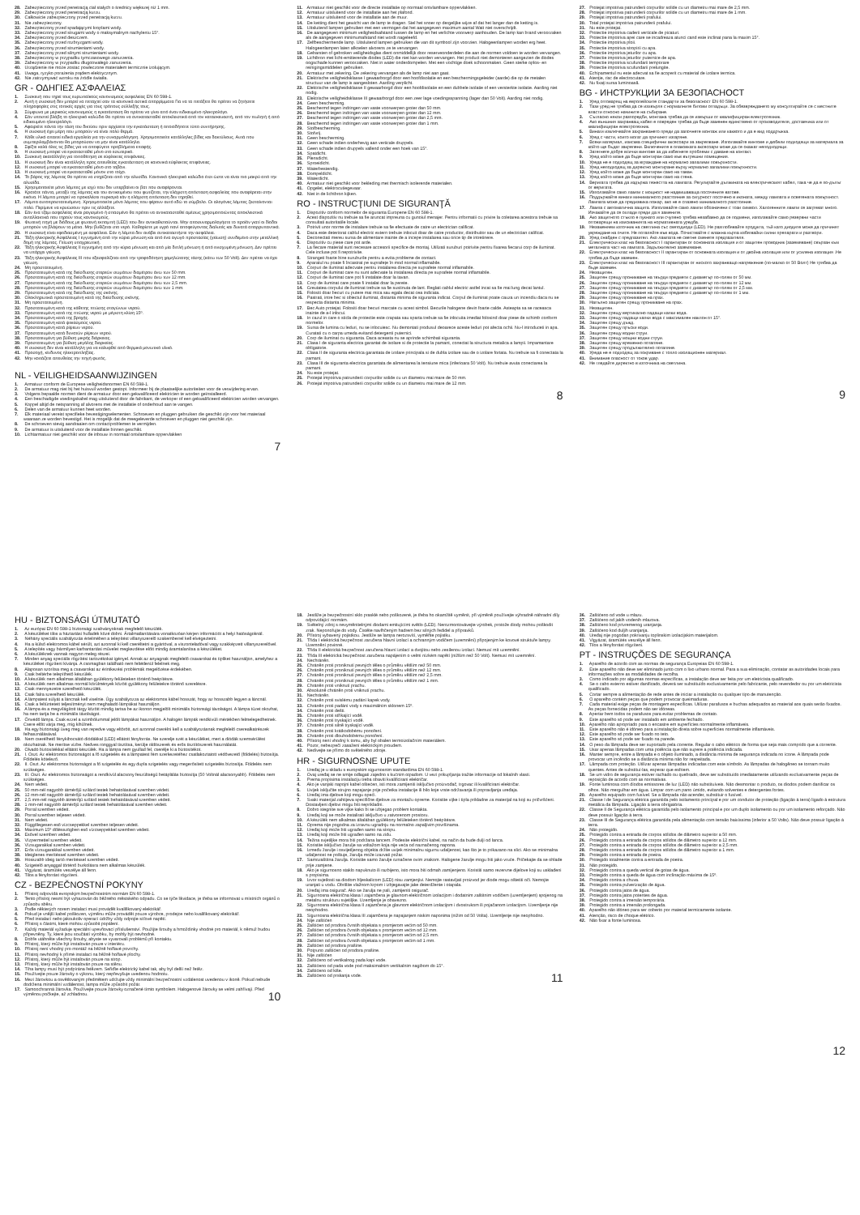28. Zabezpieczony przed penetracją ciał stałych o średnicy większej niż 1 mm.
29. Zabezpieczony przed penetracją kurzu.
30. Całkowicie zabezpieczony przed penetracją kurzu.
31. Nie zabezpieczony.
32. Zabezpieczony przed spadającymi kroplami wody.
33. Zabezpieczony przed strugami wody o maksymalnym nachyleniu 15°.
34. Zabezpieczony przed deszczem.
35. Zabezpieczony przed rozbryzgami wody.
36. Zabezpieczony przed strumieniami wody.
37. Zabezpieczony przed silnymi strumieniami wody.
38. Zabezpieczony w przypadku tymczasowego zanurzenia.
39. Zabezpieczony w przypadku długotrwałego zanurzenia.
40. Urządzenie nie może zostac powleczone materiałem termicznie izolującym.
41. Uwaga, ryzyko porażenia prądem elektrycznym.
42. Nie zatrzymywać wzroku na źródle światła.
GR - ΟΔΗΓΙΕΣ ΑΣΦΑΛΕΙΑΣ
1. Συσκευή που τηρεί τους ευρωπαϊκούς κανονισμούς ασφαλείας EN 60 598-1.
2. Αυτή η συσκευή δεν μπορεί να πεταχτεί σαν τα κανονικά αστικά απορρίμματα Για να τα πετάξετε θα πρέπει να ζητήσετε πληροφορίες στις τοπικές αρχές για τους τρόπους σύλλεξής τους.
3. Σύμφωνα με μερικούς κανονισμούς η εγκατάσταση θα πρέπει να γίνει από έναν ειδικευμένο ηλεκτρολόγο.
4. Εάν υποστεί βλάβη το ηλεκτρικό καλώδιο θα πρέπει να αντικατασταθεί αποκλειστικά από τον κατασκευαστή, από τον πωλητή ή από ειδικευμένο ηλεκτρολόγο.
5. Αφαιρείτε πάντα την τάση του δικτύου πριν αρχίσετε την εγκατάσταση ή οποιοδήποτε τύπο συντήρησης.
6. Η συσκευή έχει μέρη που μπορούν να είναι πολύ θερμά.
7. Κάθε υλικό απαιτεί ειδικά εργαλεία για την συναρμολόγηση. Χρησιμοποιείτε κατάλληλες βίδες και δακτύλιους. Αυτά που συμπεριλαμβάνονται θα μπορούσαν να μην είναι κατάλληλα.
8. Σφίξτε καλά όλες τις βίδες για να αποφύγετε προβλήματα επαφής.
9. Η συσκευή μπορεί να εγκατασταθεί μόνο στο εσωτερικό.
10. Συσκευή ακατάλληλη για τοποθέτηση σε εύφλεκτες επιφάνειες.
11. Η συσκευή δεν είναι κατάλληλη προς απευθείας εγκατάσταση σε κανονικά εύφλεκτες επιφάνειες.
12. Η συσκευή μπορεί να εγκατασταθεί μόνο στο ταβάνι.
13. Η συσκευή μπορεί να εγκατασταθεί μόνον στο τοίχο.
14. Το βάρος της λάμπας θα πρέπει να στηρίζεται από την αλυσίδα. Κανονικό ηλεκτρικό καλώδιο έτσι ώστε να είναι πιο μακρύ από την αλυσίδα.
15. Χρησιμοποιείτε μόνο λάμπες με ισχύ που δεν υπερβαίνει οι βατ που αναφέρονται.
16. Κρατάτε πάντα, μεταξύ της λάμπας και του αντικειμένου που φωτίζεται, την ελάχιστη απόσταση ασφαλείας που αναφέρεται στην εικόνα. Η λάμπα μπορεί να προκαλέσει πυρκαγιά εάν η ελάχιστη απόσταση δεν τηρηθεί.
17. Λάμπα αυτοπροστατευόμενη. Χρησιμοποιείτε μόνο λάμπες που φέρουν αυτό εδώ το σύμβολο. Οι αλογόνες λάμπες ζεσταίνονται πολύ. Περίμενε να κρυώσουν πριν τις αλλάξετε.
18. Εάν ένα τζάμι ασφαλείας είναι ραγισμένο ή σπασμένο θα πρέπει να αντικατασταθεί αμέσως χρησιμοποιώντας αποκλειστικά ανταλλακτικά που τηρούν τους κανονισμούς.
19. Φωτεινή πηγή με διόδους με φωτεινή εκπομπή (LED) που δεν αντικαθιστούνται. Μην αποσυναρμολογήστε το προϊόν γιατί οι δίοδοι μπορούν να βλάψουν τα μάτια. Μην βυθίζεται στο νερό. Καθαρίστε με υγρό πανί αποφεύγοντας διαλυτές και δυνατά απορρυπαντικά.
20. Η συσκευή είναι εφοδιασμένη με ασφάλεια. Εάν η λάμπα δεν ανάβει αντικαταστήστε την ασφάλεια.
21. Τάξη ηλεκτρικής Ασφάλειας I εγγυημένη από την κύρια μόνωση και από ένα αγωγό προστασίας (γείωση) συνδεμένο στην μεταλλική δομή της λάμπας. Γείωση υποχρεωτική.
22. Τάξη ηλεκτρικής Ασφάλειας II εγγυημένη από την κύρια μόνωση και από μία διπλή μόνωση ή από ενισχυμένη μόνωση. Δεν πρέπει να υπάρχει γείωση.
23. Τάξη ηλεκτρικής Ασφάλειας III που εξασφαλίζεται από την τροφοδότηση χαμηλώτατης τάσης (κάτω των 50 Volt). Δεν πρέπει να έχει γείωση.
24. Μη προστατευμένη.
25. Προστατευμένη κατά της διείσδυσης στερεών σωμάτων διαμέτρου άνω των 50 mm.
26. Προστατευμένη κατά της διείσδυσης στερεών σωμάτων διαμέτρου άνω των 12 mm.
27. Προστατευμένη κατά της διείσδυσης στερεών σωμάτων διαμέτρου άνω των 2,5 mm.
28. Προστατευμένη κατά της διείσδυσης στερεών σωμάτων διαμέτρου άνω των 1 mm.
29. Προστατευμένη κατά της διείσδυσης της σκόνης.
30. Ολοκληρωτικά προστατευμένη κατά της διείσδυσης σκόνης.
31. Μη προστατευμένη.
32. Προστατευμένη κατά της κάθετης πτώσης σταγώνων νερού.
33. Προστατευμένη κατά της πτώσης νερού με μέγιστη κλίση 15º.
34. Προστατευμένη κατά της βροχής.
35. Προστατευμένη κατά ψεκασμούς νερού.
36. Προστατευμένη κατά ρίψεων νερού.
37. Προστατευμένη κατά δυνατών ρίψεων νερού.
38. Προστατευμένη για βύθιση μικρής διάρκειας.
39. Προστατευμένη για βύθιση μεγάλης διαρκείας.
40. Η συσκευή δεν είναι κατάλληλη για να καλυφθεί από θερμικά μονωτικό υλικό.
41. Προσοχή, κίνδυνος ηλεκτροπληξίας.
42. Μην κοιτάζετε απευθείας την πηγή φωτός.
NL - VEILIGHEIDSAANWIJZINGEN
1. Armatuur conform de Europese veiligheidsnormen EN 60 598-1.
2. De armatuur mag niet bij het huisvuil worden gestopt. Informeer bij de plaatselijke autoriteiten voor de verwijdering ervan.
3. Volgens bepaalde normen dient de armatuur door een gekwalificeerd elektricien te worden geïnstalleerd.
4. Een beschadigde voedingskabel mag uitsluitend door de fabrikant, de verkoper of een gekwalificeerd elektricien worden vervangen.
5. Koppel altijd de netspanning af alvorens met de installatie of onderhoud aan te vangen.
6. Delen van de armatuur kunnen heet worden.
7. Elk materiaal vereist specifieke bevestigingselementen. Schroeven en pluggen gebruiken die geschikt zijn voor het materiaal waaraan ze worden bevestigd. Het is mogelijk dat de meegeleverde schroeven en pluggen niet geschikt zijn.
8. De schroeven stevig aandraaien om contactproblemen te vermijden.
9. De armatuur is uitsluitend voor de installatie binnen geschikt.
10. Lichtarmatuur niet geschikt voor de inbouw in normaal ontvlambare oppervlakken
7
11. Armatuur niet geschikt voor de directe installatie op normaal ontvlambare oppervlakken.
12. Armatuur uitsluitend voor de installatie aan het plafond.
13. Armatuur uitsluitend voor de installatie aan de muur.
14. De ketting dient het gewicht van de lamp te dragen. Stel het snoer op dergelijke wijze af dat het langer dan de ketting is.
15. Uitsluitend lampen gebruiken met een vermogen dat het aangegeven maximum aantal Watt niet overschrijdt.
16. De aangegeven minimum veiligheidsafstand tussen de lamp en het verlichte voorwerp aanhouden. De lamp kan brand veroorzaken als de aangegeven minimumafstand niet wordt nageleefd.
17. Zelfbeschermende lamp. Uitsluitend lampen gebruiken die van dit symbool zijn voorzien. Halogeenlampen worden erg heet. Halogeenlampen laten afkoelen alvorens ze te vervangen.
18. Gebarsten of gebroken veiligheidsglas dient onmiddellijk door reserveonderdelen die aan de normen voldoen te worden vervangen.
19. Lichtbron met licht-emitterende diodes (LED) die niet kan worden vervangen. Het product niet demonteren aangezien de diodes oogschade kunnen veroorzaken. Niet in water onderdompelen. Met een vochtige doek schoonmaken. Geen sterke oplos- en reinigingsmiddelen gebruiken.
20. Armatuur met zekering. De zekering vervangen als de lamp niet aan gaat.
21. Elektrische veiligheidsklasse I gewaarborgd door een hoofdisolatie en een beschermingsgeleider (aarde) die op de metalen structuur van de lamp is aangesloten. Aarding verplicht.
22. Elektrische veiligheidsklasse II gewaarborgd door een hoofdisolatie en een dubbele isolatie of een versterkte isolatie. Aarding niet nodig.
23. Elektrische veiligheidsklasse III gewaarborgd door een zeer lage voedingsspanning (lager dan 50 Volt). Aarding niet nodig.
24. Geen bescherming.
25. Beschermd tegen indringen van vaste voorwerpen groter dan 50 mm.
26. Beschermd tegen indringen van vaste voorwerpen groter dan 12 mm.
27. Beschermd tegen indringen van vaste voorwerpen groter dan 2,5 mm.
28. Beschermd tegen indringen van vaste voorwerpen groter dan 1 mm.
29. Stofbescherming.
30. Stofvrij.
31. Geen bescherming.
32. Geen schade indien onderhevig aan verticale druppels.
33. Geen schade indien druppels vallend onder een hoek van 15°.
34. Spatdicht.
35. Plensdicht.
36. Sproeidicht.
37. Waterbestendig.
38. Dompeldicht.
39. Waterdicht.
40. Armatuur niet geschikt voor bekleding met thermisch isolerende materialen.
41. Opgelet, elektrocutiegevaar.
42. Niet in de lichtbron kijken.
RO - INSTRUCŢIUNI DE SIGURANŢĂ
1. Dispozitiv conform normelor de siguranta Europene EN 60 598-1.
2. Acest dispozitiv nu trebuie sa fie aruncat impreuna cu gunoiul menajer. Pentru informatii cu privire la coletarea acestora trebuie sa consultati autoritatile locale.
3. Potrivit unor norme de instalare trebuie sa fie efectuate de catre un electrician calificat.
4. Daca este deteriorat cablul electric extern trebuie inlocuit doar de catre productor, distribuitor sau de un electrician calificat.
5. Deconectati mereu sursa de alimentare inainte de a incepe instalarea sau orice tip de intretinere.
6. Dispozitiv cu piese care pot arde.
7. La fiecare material sunt necesare accesorii specifice de montaj. Utilizati suruburi potrivite pentru fixarea fiecarui corp de iluminat. Cele incluse pot fi nepotrivite.
8. Strangeti foarte bine suruburile pentru a evita probleme de contact.
9. Aparatul nu poate fi încastrat pe suprafeţe în mod normal inflamabile.
10. Corpuri de iluminat adecvate pentru instalarea directa pe suprafete normal inflamabile.
11. Corpuri de iluminat care nu sunt adecvate la instalarea directa pe suprafete normal inflamabile.
12. Corpuri de iluminat care pot fi instalate doar la tavan.
13. Corp de iluminat care poate fi instalat doar la perete.
14. Greutatea corpului de iluminat trebuie sa fie sustinuta de lant. Reglati cablul electric astfel incat sa fie mai lung decat lantul.
15. Folositi doar becuri cu putere mai mica sau egala decat cea indicata.
16. Pastrati, intre bec si obiectul iluminat, distanta minima de siguranta indicat. Corpul de iluminat poate cauza un incendiu daca nu se respecta distanta minima.
17. Bec Auto protejat. Folositi doar becuri marcate cu acest simbol. Becurile halogene devin foarte calde. Asteapta sa se raceasca inainte de a-l inlocui.
18. In cazul in care o sticla de protectie este crapata sau sparta trebuie sa fie inlocuita imediat folosind doar piese de schimb conform normelor.
19. Sursa de lumina cu leduri, nu se inlocuiesc. Nu demontati produsul deoarece aceste leduri pot afecta ochii. Nu-l introduceti in apa. Curatati cu o carpa umeda evitand detergenti puternici.
20. Corp de iluminat cu siguranta. Daca aceasta nu se aprinde schimbati siguranta.
21. Clasa I de siguranta electrica garantat de isolare si de protectie la pamant, conectat la structura metalica a lampii. Impamantare obligatorie.
22. Clasa II de siguranta electrica garantata de izolare principala si de dubla izolare sau de o izolare fortata. Nu trebuie sa fi conectata la pamant.
23. Clasa III de siguranta electrica garantata de alimentarea la tensiune mica (inferioara 50 Volt). Nu trebuie avuta conectarea la pamant.
24. Nu este protejat.
25. Protejat impotriva patrunderii corpurilor solide cu un diametru mai mare de 50 mm.
26. Protejat impotriva patrunderii corpurilor solide cu un diametru mai mare de 12 mm.
8
27. Protejat impotriva patrunderii corpurilor solide cu un diametru mai mare de 2,5 mm.
28. Protejat impotriva patrunderii corpurilor solide cu un diametru mai mare de 1 mm.
29. Protejat impotriva patrunderii prafului.
30. Total protejat impotriva patrunderii prafului.
31. Nu este protejat.
32. Protectie impotriva caderii verticale de picaturi.
33. Protectie impotriva apei care se incadreaza atunci cand este inclinat pana la maxim 15°.
34. Protectie impotriva ploii.
35. Protectie impotriva stropirii cu apa.
36. Protectie impotriva jeturilor cu apa.
37. Protectie impotriva jeturilor puternice de apa.
38. Protectie impotriva scufundarii temporare
39. Protectie impotriva scufundarii prelungite.
40. Echipamentul nu este adecvat sa fie acoperit cu material de izolare termica.
41. Atenţie, risc de electrocutare.
42. Nu fixaţi sursa luminoasă.
BG - ИНСТРУКЦИИ ЗА БЕЗОПАСНОСТ
1. Уред отговарящ на европейските стандарти за безопасност EN 60 598-1.
2. Тази уред не трябва да се изхвърля с нормалните битови отпадъци. За обезвреждането му консултирайте се с местните власти относно начините на събиране.
3. Съгласно някои разпоредби, монтажа трябва да се извърши от квалифициран електротехник.
4. Ако външния захранващ кабел е повреден трябва да бъде заменен единствено от производителя, доставчика или от квалифициран електротехник.
5. Винаги изключвайте захранването преди да започнете монтаж или каквото и да е вид поддръжка.
6. Уред с части, които могат да причинят изгаряне.
7. Всеки материал, изисква специфични аксесоари за закрепване. Използвайте винтове и дюбели подходящи за материала за който ще бъдат закрепени. Включените в опаковката аксесоари може да се окажат неподходящи.
8. Затегнете добре всички винтове за да избегнете проблеми с даване на контакт.
9. Уред който може да бъде монтиран само във вътрешни помещения.
10. Уреда не е подходящ за вграждане на нормално запалими повърхности.
11. Уред неподходящ за директно монтиране върху нормално запалими повърхности.
12. Уред който може да бъде монтиран само на таван.
13. Уред който може да бъде монтиран само на стена.
14. Веригата трябва да издържа тежестта на лампата. Регулирайте дължината на електрическият кабел, така че да е по-дълъг от веригата.
15. Използвайте само лампи с мощност не надвишаваща посочените ватове.
16. Поддържайте винаги минималното разстояние за сигурност посочено в иконата, между лампата и осветената повърхност. Лампата може да предизвика пожар, ако не е спазено минималното разстояние.
17. Лампа с автоматична защита. Използвайте само лампи обозначени с този символ. Халогенните лампи се загряват много. Изчакайте да се охлади преди да я замените.
18. Ако защитното стъкло е пукнато или счупено трябва незабавно да се подмени, използвайте само резервни части отговарящи на изискванията на нормативната уредба.
19. Незаменяем източник на светлина със светодиоди (LED). Не разглобявайте продукта, тъй като диодите може да причинят увреждане на очите. Не потапяйте във вода. Почиствайте с влажна кърпа избягвайки силни препарати и разтвори.
20. Уред снабден с предпазител. Ако лампата не светне сменете предпазителя.
21. Електрически клас на безопасност I гарантиран от основната изолация и от защитен проводник (заземяване) свързан към металната част на лампата. Задължително заземяване.
22. Електрически клас на безопасност II гарантиран от основната изолация и от двойна изолация или от усилена изолация .Не трябва да бъде заземен.
23. Електрически клас на безопасност III гарантиран от ниското захранващо напрежение (по-малко от 50 Волт) Не трябва да бъде заземен.
24. Незащитен.
25. Защитен срещу проникване на твърди предмети с диаметър по-голям от 50 мм.
26. Защитен срещу проникване на твърди предмети с диаметър по-голям от 12 мм.
27. Защитен срещу проникване на твърди предмети с диаметър по-голям от 2,5 мм.
28. Защитен срещу проникване на твърди предмети с диаметър по-голям от 1 мм.
29. Защитен срещу проникване на прах.
30. Напълно защитен срещу проникване на прах.
31. Незащитен.
32. Защитен срещу вертикално падащи капки вода.
33. Защитен срещу падащи капки вода с максимален наклон от 15°.
34. Защитен срещу дъжд.
35. Защитен срещу пръски води.
36. Защитен срещу водни струи.
37. Защитен срещу мощни водни струи.
38. Защитен срещу временно потапяне.
39. Защитен срещу продължително потапяне.
40. Уреда не е подходящ за покриване с топло изолационен материал.
41. Внимание опасност от токов удар.
42. Не гледайте директно в източника на светлина.
9
HU - BIZTONSÁGI ÚTMUTATÓ
1. Az európai EN 60 598-1 biztonsági szabványoknak megfelelő készülék.
2. A készüléket tilos a háztartási hulladék közé dobni. Ártalmatlanítására vonatkozóan kérjen információt a helyi hatóságoknál.
3. Néhány speciális szabályozás értelmében a telepítést villanyszerelő szakemberrel kell elvégeztetni.
4. Ha a külső elektromos kábel sérült, azt azonnal ki kell cseréltetni a gyártóval, a viszonteladóval vagy szakképzett villanyszerelővel.
5. A telepítés vagy bármilyen karbantartási művelet megkezdése előtt mindig áramtalanítsa a készüléket.
6. A készüléknek vannak nagyon meleg részei.
7. Minden anyag speciális rögzítési tartozékokat igényel. Annak az anyagnak megfelelő csavarokat és tipliket használjon, amelyhez a készüléket rögzíteni kívánja. A csomagban található nem feltétlenül felelnek meg.
8. Alaposan szorítsa meg a csavarokat az érintkezési problémák megelőzése érdekében.
9. Csak beltérbe telepíthető készülék.
10. A készülék nem alkalmas általában gyúlékony felületeken történő beépítésre.
11. A készülék nem alkalmas normál körülmények között gyúlékony felületekre történő szerelésre.
12. Csak mennyezetre szerelhető készülék.
13. Csak falra szerelhető készülék.
14. A lámpatest súlyát a láncnak kell viselnie. Úgy szabályozza az elektromos kábel hosszát, hogy az hosszabb legyen a láncnál.
15. Csak a feltüntetett teljesítményt nem meghaladó lámpákat használjon.
16. A lámpa és a megvilágított tárgy között mindig tartsa be az ikonon megjelölt minimális biztonsági távolságot. A lámpa tüzet okozhat, ha nem tartja be a minimális távolságot.
17. Önvédő lámpa. Csak ezzel a szimbólummal jelölt lámpákat használjon. A halogén lámpák rendkívüli mértékben felmelegedhetnek. Csere előtt várja meg, míg kihűlnek.
18. Ha egy biztonsági üveg meg van repedve vagy eltörött, azt azonnal cserélni kell a szabályozásnak megfelelő cserealkatrészek felhasználásával.
19. Nem cserélhető fénykibocsátó diódákkal (LED) ellátott fényforrás. Ne szerelje szét a készüléket, mert a diódák szemsérülést okozhatnak. Ne merítse vízbe. Nedves ronggyal tisztítsa, kerülje oldószerek és erős tisztítószerek használatát.
20. Olvadó biztosítékkal ellátott készülék. Ha a lámpa nem gyullad fel, cserélje ki a biztosítékot.
21. I. Oszt. Az elektromos biztonságot a fő szigetelés és a lámpatest fém szerkezetéhez csatlakoztatott védővezető (földelés) biztosítja. Földelés kötelező.
22. II. Oszt. Az elektromos biztonságot a fő szigetelés és egy dupla szigetelés vagy megerősített szigetelés biztosítja. Földelés nem szükséges.
23. III. Oszt. Az elektromos biztonságot a rendkívül alacsony feszültségű betáplálás biztosítja (50 Voltnál alacsonyabb). Földelés nem szükséges.
24. Nem védett.
25. 50 mm-nél nagyobb átmérőjű szilárd testek behatolásával szemben védett.
26. 12 mm-nél nagyobb átmérőjű szilárd testek behatolásával szemben védett.
27. 2,5 mm-nél nagyobb átmérőjű szilárd testek behatolásával szemben védett.
28. 1 mm-nél nagyobb átmérőjű szilárd testek behatolásával szemben védett.
29. Porral szemben védett.
30. Porral szemben teljesen védett.
31. Nem védett.
32. Függőlegesen eső vízcseppekkel szemben teljesen védett.
33. Maximum 15º dőlésszögben eső vízcseppekkel szemben védett.
34. Esővel szemben védett.
35. Vízpermettel szemben védett.
36. Vízsugarakkal szemben védett.
37. Erős vízsugarakkal szemben védett.
38. Ideiglenes merítéssel szemben védett.
39. Hosszabb ideig tartó merítéssel szemben védett.
40. Szigetelő anyaggal történő burkolásra nem alkalmas készülék.
41. Vigyázat, áramütés veszélye áll fenn.
42. Tilos a fényforrást rögzíteni.
CZ - BEZPEČNOSTNÍ POKYNY
1. Přístroj odpovídá evropským bezpečnostním normám EN 60 598-1.
2. Tento přístroj nesmí být vyhazován do běžného městského odpadu. Co se týče likvidace, je třeba se informovat u místních orgánů o způsobu sběru.
3. Podle některých norem instalaci musí provádět kvalifikovaný elektrikář.
4. Pokud je vnější kabel poškozen, výměnu může provádět pouze výrobce, prodejce nebo kvalifikovaný elektrikář.
5. Před instalací nebo jakoukoliv operací údržby vždy odpojte síťové napětí.
6. Přístroj s částmi, které mohou způsobit popálení.
7. Každý materiál vyžaduje speciální upevňovací příslušenství. Použijte šrouby a hmoždinky vhodné pro materiál, k němuž budou připevněny. Ty, které jsou součástí výrobku, by mohly být nevhodné.
8. Dobře utáhněte všechny šrouby, abyste se vyvarovali problémů při kontaktu.
9. Přístroj, který může být instalován pouze v interiéru.
10. Přístroj není vhodný pro montáž na běžně hořlavé povrchy.
11. Přístroj nevhodný k přímé instalaci na běžně hořlavé plochy.
12. Přístroj, který může být instalován pouze na strop.
13. Přístroj, který může být instalován pouze na stěnu.
14. Tíha lampy musí být podpírána řetězem. Seřiďte elektrický kabel tak, aby byl delší než řetěz.
15. Používejte pouze žárovky o výkonu, který nepřevyšuje uvedenou hodnotu.
16. Mezi žárovkou a osvětlovaným předmětem udržujte vždy minimální bezpečnostní vzdálenost uvedenou v ikoně. Pokud nebude dodržena minimální vzdálenost, lampa může způsobit požár.
17. Samoochranná žárovka. Používejte pouze žárovky označené tímto symbolem. Halogenové žárovky se velmi zahřívají. Před výměnou počkejte, až zchladnou.
10
18. Jestliže je bezpečnostní sklo prasklé nebo poškozené, je třeba ho okamžitě vyměnit, při výměně používejte výhradně náhradní díly odpovídající normám.
19. Světelný zdroj s nevyměnitelnými diodami emitujícími světlo (LED). Nerozmontovávejte výrobek, protože diody mohou poškodit zrak. Neponořujte do vody. Čistěte navlhčeným hadrem bez silných ředidel a přípravků.
20. Přístroj vybavený pojistkou. Jestliže se lampa nerozsvítí, vyměňte pojistku.
21. Třída I elektrická bezpečnost zaručena hlavní izolací a ochranným vodičem (uzemnění) připojeným ke kovové struktuře lampy. Uzemnění povinné.
22. Třída II elektrická bezpečnost zaručena hlavní izolací a dvojitou nebo zesílenou izolací. Nemusí mít uzemnění.
23. Třída III elektrická bezpečnost zaručena napájením o velmi nízkém napětí (nižším než 50 Volt). Nemusí mít uzemnění.
24. Nechráněn.
25. Chráněn proti proniknutí pevných těles o průměru větším než 50 mm.
26. Chráněn proti proniknutí pevných těles o průměru větším než 12 mm.
27. Chráněn proti proniknutí pevných těles o průměru větším než 2,5 mm.
28. Chráněn proti proniknutí pevných těles o průměru větším než 1 mm.
29. Chráněn proti vniknutí prachu.
30. Absolutně chráněn proti vniknutí prachu.
31. Nechráněn.
32. Chráněn proti svislému padání kapek vody.
33. Chráněn proti padání vody s maximálním sklonem 15º.
34. Chráněn proti dešti.
35. Chráněn proti stříkající vodě.
36. Chráněn proti tryskající vodě.
37. Chráněn proti silně tryskající vodě.
38. Chráněn proti krátkodobému ponoření.
39. Chráněn proti dlouhodobému ponoření.
40. Přístroj není vhodný k tomu, aby byl obalen termoizolačním materiálem.
41. Pozor, nebezpečí zasažení elektrickým proudem.
42. Nedívejte se přímo do světelného zdroje.
HR - SIGURNOSNE UPUTE
1. Uređaj je u skladu s europskim sigurnosnim standardima EN 60 598-1.
2. Ovaj uređaj se ne smije odlagati zajedno s kućnim otpadom. U vezi prikupljanja tražite informacije od lokalnih vlasti.
3. Prema propisima instalaciju treba obaviti kvalificirani električar.
4. Ako je vanjski napojni kabel oštećen, isti mora zamijeniti isključivo proizvođač, trgovac ili kvalificirani električar.
5. Uvijek isključite strujno napajanje prije početka instalacije ili bilo koje vrste održavanja ili popravljanja uređaja.
6. Uređaj ima djelove koji mogu opeći.
7. Svaki materijal zahtijeva specifične djelove za montažu opreme. Koristite vijke i tipla prikladne za materijal na koji su pričvršćeni. Dostavljeni djelovi mogu biti neprikladni.
8. Dobro stegnite sve vijke kako bi se izbjegao problem kontakta.
9. Uređaj koji se može instalirati isključivo u zatvorenom prostoru.
10. A készülék nem alkalmas általában gyúlékony felületeken történő beépítésre.
11. Oprema nije pogodna za izravnu ugradnju na normalno zapaljivim površinama.
12. Uređaj koji može biti ugrađen samo na stropu.
13. Uređaj koji može biti ugrađen samo na zidu.
14. Težina svjetiljke mora biti podržana lancem. Podesite električni kabel, na način da bude dulji od lanca.
15. Koristite isključivo žarulje sa voltažom koja nije veća od naznačenog napona.
16. Između žarulje i osvijetljenog objekta držite uvijek minimalnu sigurnu udaljenost, kao što je to prikazano na slici. Ako se minimalna udaljenost ne poštuje, žarulja može izazvati požar.
17. Samozaštitna žarulja. Koristite samo žarulje označene ovim znakom. Halogene žarulje mogu biti jako vruće. Pričekajte da se ohlade prije zamjene.
18. Ako je sigurnosno staklo napuknuto ili razbijeno, isto mora biti odmah zamijenjeno. Koristiti samo rezervne dijelove koji su usklađeni s propisima.
19. Izvor svjetlosti sa diodom bljeskalicom (LED) nisu zamjenjivi. Nemojte rastavljati proizvod jer diode mogu oštetiti oči. Nemojte uranjati u vodu. Obrišite vlažnom krpom i izbjegavajte jake deterdžente i otapala.
20. Uređaj ima osigurač. Ako se žarulja ne pali, zamijeniti osigurač.
21. Sigurnosna električna klasa I zajamčena je glavnom električnom izolacijom i dodatnim zaštitnim vodičem (uzemljenjem) spojenog na metalnu strukturu svjetiljke. Uzemljenje je obavezno.
22. Sigurnosna električna klasa II zajamčena je glavnom električnom izolacijom i dvostrukom ili pojačanom izolacijom. Uzemljenje nije neophodno.
23. Sigurnosna električna klasa III zajamčena je napajanjem niskim naponima (nižim od 50 Volta). Uzemljenje nije neophodno.
24. Nije zaštićen
25. Zaštićen od prodora čvrstih objekata s promjerom većim od 50 mm.
26. Zaštićen od prodora čvrstih objekata s promjerom većim od 12 mm.
27. Zaštićen od prodora čvrstih objekata s promjerom većim od 2,5 mm.
28. Zaštićen od prodora čvrstih objekata s promjerom većim od 1 mm.
29. Zaštićen od prodora prašine.
30. Potpuno zaštićen od prodora prašine.
31. Nije zaštićen
32. Zaštićeno od vertikalnog pada kapi vode.
33. Zaštićeno od pada vode pod maksimalnim vertikalnim nagibom do 15°.
34. Zaštićeno od kiše.
35. Zaštićeno od prskanja vode.
11
36. Zaštićeno od vode u mlazu.
37. Zaštićeno od jakih vodenih mlazova.
38. Zaštićeno kod privremenog uranjanja.
39. Zaštićeno kod duljih uranjanja.
40. Uređaj nije pogodan pokrivanju toplinskim izolacijskim materijalom.
41. Vigyázat, áramütés veszélye áll fenn.
42. Tilos a fényforrást rögzíteni.
PT - INSTRUÇÕES DE SEGURANÇA
1. Aparelho de acordo com as normas de segurança Europeias EN 60 598-1.
2. Este aparelho não deve ser eliminado junto com o lixo urbano normal. Para a sua eliminação, contatar as autoridades locais para informações sobre as modalidades de recolha.
3. Como indicado por algumas normas específicas, a instalação deve ser feita por um eletricista qualificado.
4. Se o cabo externo estiver danificado, deverá ser substituído exclusivamente pelo fabricante, pelo revendedor ou por um eletricista qualificado.
5. Cortar sempre a alimentação de rede antes de iniciar a instalação ou qualquer tipo de manutenção.
6. O aparelho contém peças que podem provocar queimaduras.
7. Cada material exige peças de montagem específicas. Utilizar parafusos e buchas adequados ao material aos quais serão fixados. As peças fornecidas podem não ser idóneas.
8. Apertar bem todos os parafusos para evitar problemas de contato.
9. Este aparelho só pode ser instalado em ambiente fechado.
10. Aparelho não apropriado para o encastre em superfícies normalmente inflamáveis.
11. Este aparelho não é idóneo para a instalação direta sobre superfícies normalmente inflamáveis.
12. Este aparelho só pode ser fixado no teto.
13. Este aparelho só pode ser fixado na parede.
14. O peso da lâmpada deve ser suportado pela corrente. Regular o cabo elétrico de forma que seja mais comprido que a corrente.
15. Usar apenas lâmpadas com uma potência que não supere a potência indicada.
16. Manter sempre, entre a lâmpada e o objeto iluminado, a distância mínima de segurança indicada no ícone. A lâmpada pode provocar um incêndio se a distância mínima não for respeitada.
17. Lâmpada com proteção. Utilizar apenas lâmpadas indicadas com este símbolo. As lâmpadas de halogêneo se tornam muito quentes. Antes de substituí-las, esperar que esfriem.
18. Se um vidro de segurança estiver rachado ou quebrado, deve ser substituído imediatamente utilizando exclusivamente peças de reposição de acordo com as normativas.
19. Fonte luminosa com díodos emissores de luz (LED) não substituíveis. Não desmontar o produto, os díodos podem danificar os olhos. Não mergulhar em água. Limpar com um pano úmido, evitando solventes e detergentes fortes.
20. Aparelho equipado com fusível. Se a lâmpada não acender, substituir o fusível.
21. Classe I de Segurança elétrica garantida pelo isolamento principal e por um condutor de proteção (ligação à terra) ligado à estrutura metálica da lâmpada. Ligação à terra obrigatória.
22. Classe II de Segurança elétrica garantida pelo isolamento principal e por um duplo isolamento ou por um isolamento reforçado. Não deve possuir ligação à terra.
23. Classe III de Segurança elétrica garantida pela alimentação com tensão baixíssima (inferior a 50 Volts). Não deve possuir ligação à terra.
24. Não protegido.
25. Protegido contra a entrada de corpos sólidos de diâmetro superior a 50 mm.
26. Protegido contra a entrada de corpos sólidos de diâmetro superior a 12 mm.
27. Protegido contra a entrada de corpos sólidos de diâmetro superior a 2,5 mm.
28. Protegido contra a entrada de corpos sólidos de diâmetro superior a 1 mm.
29. Protegido contra a entrada de poeira.
30. Protegido totalmente contra a entrada de poeira.
31. Não protegido.
32. Protegido contra a queda vertical de gotas de água.
33. Protegido contra a queda de água com inclinação máxima de 15º.
34. Protegido contra a chuva.
35. Protegido contra pulverização de água.
36. Protegido contra jatos de água.
37. Protegido contra jatos potentes de água.
38. Protegido contra a imersão temporária.
39. Protegido contra a imersão prolongada.
40. Aparelho não idóneo para ser coberto por material termicamente isolante.
41. Atenção, risco de choque elétrico.
42. Não fixar a fonte luminosa.
12